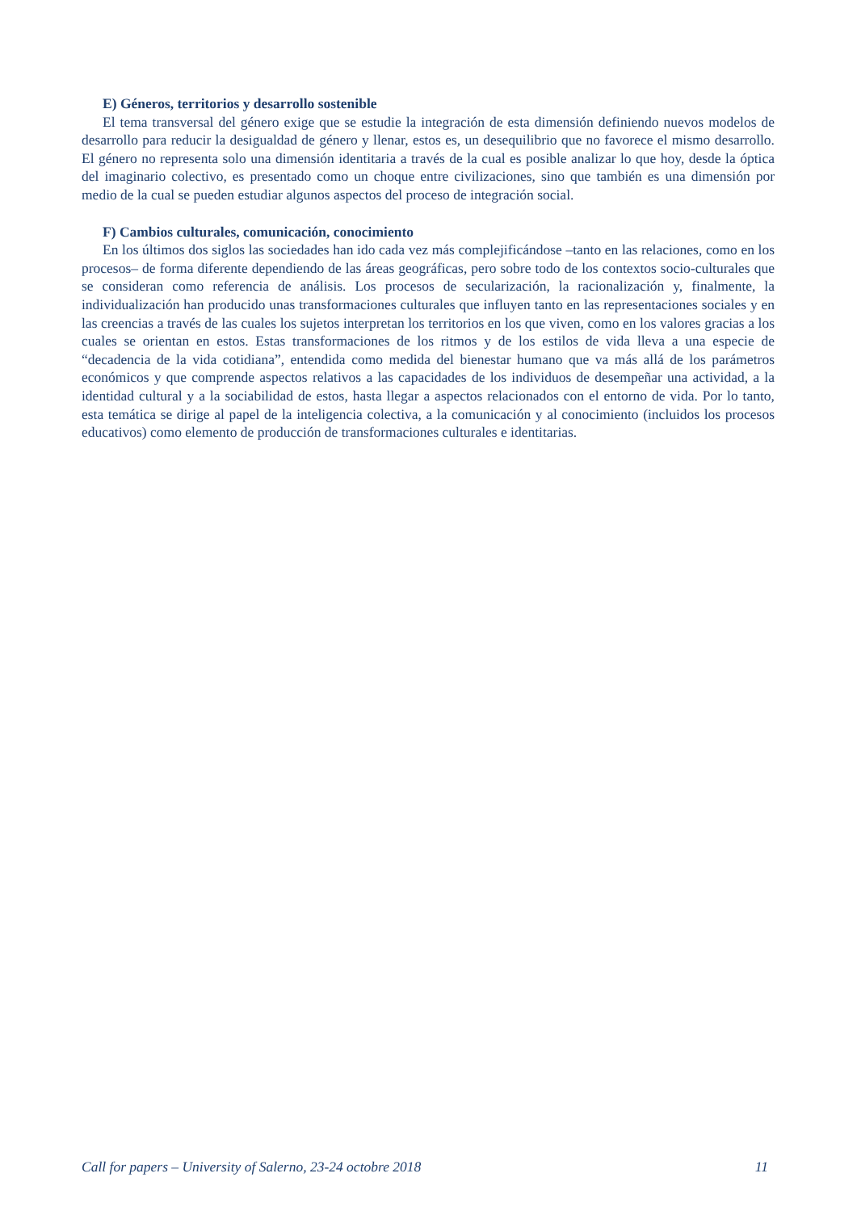E) Géneros, territorios y desarrollo sostenible
El tema transversal del género exige que se estudie la integración de esta dimensión definiendo nuevos modelos de desarrollo para reducir la desigualdad de género y llenar, estos es, un desequilibrio que no favorece el mismo desarrollo. El género no representa solo una dimensión identitaria a través de la cual es posible analizar lo que hoy, desde la óptica del imaginario colectivo, es presentado como un choque entre civilizaciones, sino que también es una dimensión por medio de la cual se pueden estudiar algunos aspectos del proceso de integración social.
F) Cambios culturales, comunicación, conocimiento
En los últimos dos siglos las sociedades han ido cada vez más complejificándose –tanto en las relaciones, como en los procesos– de forma diferente dependiendo de las áreas geográficas, pero sobre todo de los contextos socio-culturales que se consideran como referencia de análisis. Los procesos de secularización, la racionalización y, finalmente, la individualización han producido unas transformaciones culturales que influyen tanto en las representaciones sociales y en las creencias a través de las cuales los sujetos interpretan los territorios en los que viven, como en los valores gracias a los cuales se orientan en estos. Estas transformaciones de los ritmos y de los estilos de vida lleva a una especie de “decadencia de la vida cotidiana”, entendida como medida del bienestar humano que va más allá de los parámetros económicos y que comprende aspectos relativos a las capacidades de los individuos de desempeñar una actividad, a la identidad cultural y a la sociabilidad de estos, hasta llegar a aspectos relacionados con el entorno de vida. Por lo tanto, esta temática se dirige al papel de la inteligencia colectiva, a la comunicación y al conocimiento (incluidos los procesos educativos) como elemento de producción de transformaciones culturales e identitarias.
Call for papers – University of Salerno, 23-24 octobre 2018 11